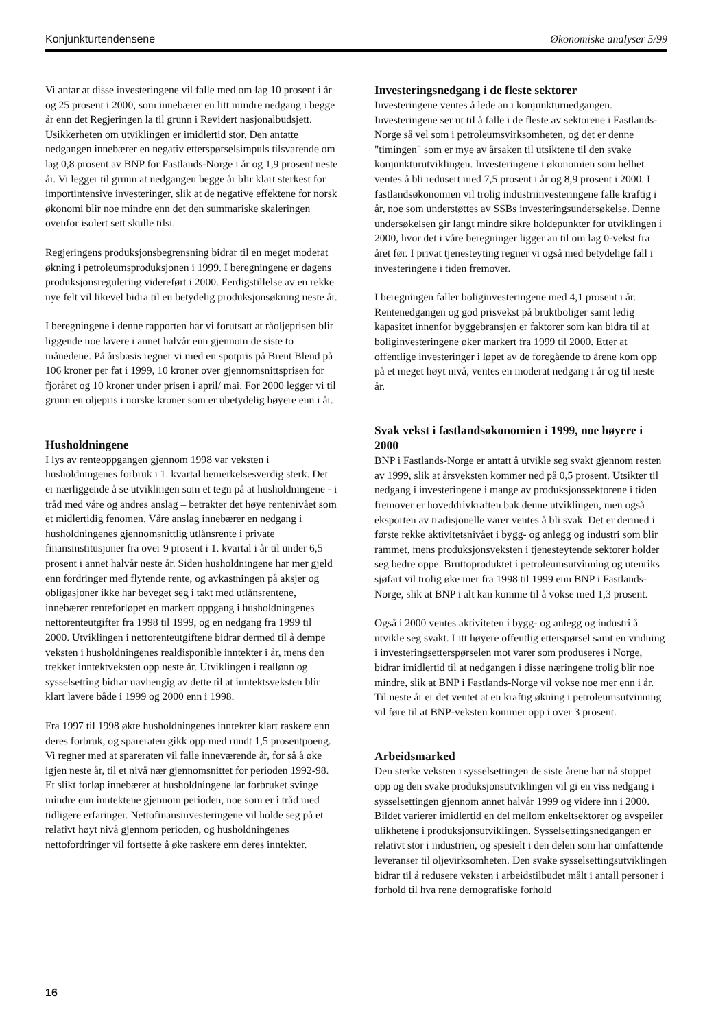Konjunkturtendensene Økonomiske analyser 5/99
Vi antar at disse investeringene vil falle med om lag 10 prosent i år og 25 prosent i 2000, som innebærer en litt mindre nedgang i begge år enn det Regjeringen la til grunn i Revidert nasjonalbudsjett. Usikkerheten om utviklingen er imidlertid stor. Den antatte nedgangen innebærer en negativ etterspørselsimpuls tilsvarende om lag 0,8 prosent av BNP for Fastlands-Norge i år og 1,9 prosent neste år. Vi legger til grunn at nedgangen begge år blir klart sterkest for importintensive investeringer, slik at de negative effektene for norsk økonomi blir noe mindre enn det den summariske skaleringen ovenfor isolert sett skulle tilsi.
Regjeringens produksjonsbegrensning bidrar til en meget moderat økning i petroleumsproduksjonen i 1999. I beregningene er dagens produksjonsregulering videreført i 2000. Ferdigstillelse av en rekke nye felt vil likevel bidra til en betydelig produksjonsøkning neste år.
I beregningene i denne rapporten har vi forutsatt at råoljeprisen blir liggende noe lavere i annet halvår enn gjennom de siste to månedene. På årsbasis regner vi med en spotpris på Brent Blend på 106 kroner per fat i 1999, 10 kroner over gjennomsnittsprisen for fjoråret og 10 kroner under prisen i april/ mai. For 2000 legger vi til grunn en oljepris i norske kroner som er ubetydelig høyere enn i år.
Husholdningene
I lys av renteoppgangen gjennom 1998 var veksten i husholdningenes forbruk i 1. kvartal bemerkelsesverdig sterk. Det er nærliggende å se utviklingen som et tegn på at husholdningene - i tråd med våre og andres anslag – betrakter det høye rentenivået som et midlertidig fenomen. Våre anslag innebærer en nedgang i husholdningenes gjennomsnittlig utlånsrente i private finansinstitusjoner fra over 9 prosent i 1. kvartal i år til under 6,5 prosent i annet halvår neste år. Siden husholdningene har mer gjeld enn fordringer med flytende rente, og avkastningen på aksjer og obligasjoner ikke har beveget seg i takt med utlånsrentene, innebærer renteforløpet en markert oppgang i husholdningenes nettorenteutgifter fra 1998 til 1999, og en nedgang fra 1999 til 2000. Utviklingen i nettorenteutgiftene bidrar dermed til å dempe veksten i husholdningenes realdisponible inntekter i år, mens den trekker inntektveksten opp neste år. Utviklingen i reallønn og sysselsetting bidrar uavhengig av dette til at inntektsveksten blir klart lavere både i 1999 og 2000 enn i 1998.
Fra 1997 til 1998 økte husholdningenes inntekter klart raskere enn deres forbruk, og spareraten gikk opp med rundt 1,5 prosentpoeng. Vi regner med at spareraten vil falle inneværende år, for så å øke igjen neste år, til et nivå nær gjennomsnittet for perioden 1992-98. Et slikt forløp innebærer at husholdningene lar forbruket svinge mindre enn inntektene gjennom perioden, noe som er i tråd med tidligere erfaringer. Nettofinansinvesteringene vil holde seg på et relativt høyt nivå gjennom perioden, og husholdningenes nettofordringer vil fortsette å øke raskere enn deres inntekter.
Investeringsnedgang i de fleste sektorer
Investeringene ventes å lede an i konjunkturnedgangen. Investeringene ser ut til å falle i de fleste av sektorene i Fastlands-Norge så vel som i petroleumsvirksomheten, og det er denne "timingen" som er mye av årsaken til utsiktene til den svake konjunkturutviklingen. Investeringene i økonomien som helhet ventes å bli redusert med 7,5 prosent i år og 8,9 prosent i 2000. I fastlandsøkonomien vil trolig industriinvesteringene falle kraftig i år, noe som understøttes av SSBs investeringsundersøkelse. Denne undersøkelsen gir langt mindre sikre holdepunkter for utviklingen i 2000, hvor det i våre beregninger ligger an til om lag 0-vekst fra året før. I privat tjenesteyting regner vi også med betydelige fall i investeringene i tiden fremover.
I beregningen faller boliginvesteringene med 4,1 prosent i år. Rentenedgangen og god prisvekst på bruktboliger samt ledig kapasitet innenfor byggebransjen er faktorer som kan bidra til at boliginvesteringene øker markert fra 1999 til 2000. Etter at offentlige investeringer i løpet av de foregående to årene kom opp på et meget høyt nivå, ventes en moderat nedgang i år og til neste år.
Svak vekst i fastlandsøkonomien i 1999, noe høyere i 2000
BNP i Fastlands-Norge er antatt å utvikle seg svakt gjennom resten av 1999, slik at årsveksten kommer ned på 0,5 prosent. Utsikter til nedgang i investeringene i mange av produksjonssektorene i tiden fremover er hoveddrivkraften bak denne utviklingen, men også eksporten av tradisjonelle varer ventes å bli svak. Det er dermed i første rekke aktivitetsnivået i bygg- og anlegg og industri som blir rammet, mens produksjonsveksten i tjenesteytende sektorer holder seg bedre oppe. Bruttoproduktet i petroleumsutvinning og utenriks sjøfart vil trolig øke mer fra 1998 til 1999 enn BNP i Fastlands-Norge, slik at BNP i alt kan komme til å vokse med 1,3 prosent.
Også i 2000 ventes aktiviteten i bygg- og anlegg og industri å utvikle seg svakt. Litt høyere offentlig etterspørsel samt en vridning i investeringsetterspørselen mot varer som produseres i Norge, bidrar imidlertid til at nedgangen i disse næringene trolig blir noe mindre, slik at BNP i Fastlands-Norge vil vokse noe mer enn i år. Til neste år er det ventet at en kraftig økning i petroleumsutvinning vil føre til at BNP-veksten kommer opp i over 3 prosent.
Arbeidsmarked
Den sterke veksten i sysselsettingen de siste årene har nå stoppet opp og den svake produksjonsutviklingen vil gi en viss nedgang i sysselsettingen gjennom annet halvår 1999 og videre inn i 2000. Bildet varierer imidlertid en del mellom enkeltsektorer og avspeiler ulikhetene i produksjonsutviklingen. Sysselsettingsnedgangen er relativt stor i industrien, og spesielt i den delen som har omfattende leveranser til oljevirksomheten. Den svake sysselsettingsutviklingen bidrar til å redusere veksten i arbeidstilbudet målt i antall personer i forhold til hva rene demografiske forhold
16